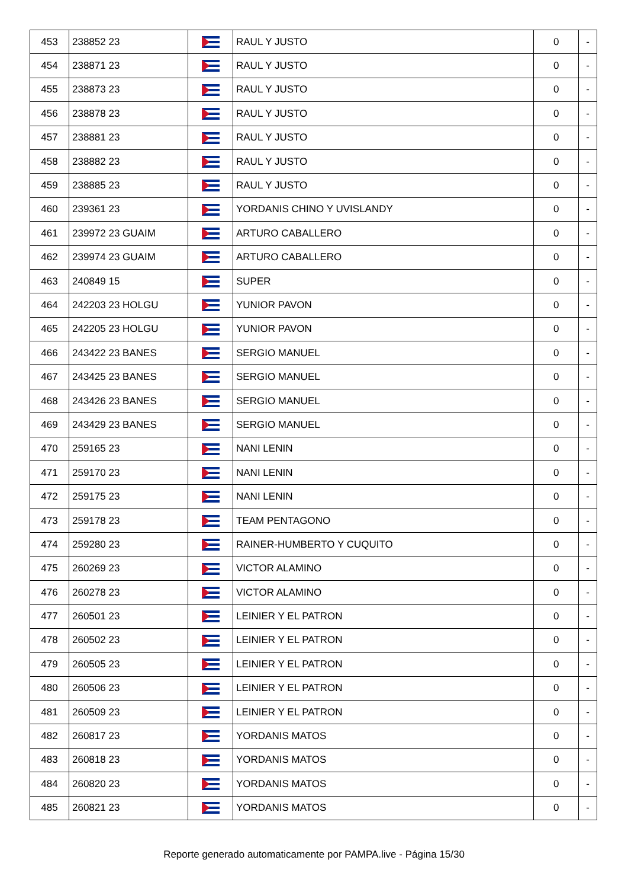| 453 | 238852 23 | | RAUL Y JUSTO | 0 | - |
| 454 | 238871 23 | | RAUL Y JUSTO | 0 | - |
| 455 | 238873 23 | | RAUL Y JUSTO | 0 | - |
| 456 | 238878 23 | | RAUL Y JUSTO | 0 | - |
| 457 | 238881 23 | | RAUL Y JUSTO | 0 | - |
| 458 | 238882 23 | | RAUL Y JUSTO | 0 | - |
| 459 | 238885 23 | | RAUL Y JUSTO | 0 | - |
| 460 | 239361 23 | | YORDANIS CHINO Y UVISLANDY | 0 | - |
| 461 | 239972 23 GUAIM | | ARTURO CABALLERO | 0 | - |
| 462 | 239974 23 GUAIM | | ARTURO CABALLERO | 0 | - |
| 463 | 240849 15 | | SUPER | 0 | - |
| 464 | 242203 23 HOLGU | | YUNIOR PAVON | 0 | - |
| 465 | 242205 23 HOLGU | | YUNIOR PAVON | 0 | - |
| 466 | 243422 23 BANES | | SERGIO MANUEL | 0 | - |
| 467 | 243425 23 BANES | | SERGIO MANUEL | 0 | - |
| 468 | 243426 23 BANES | | SERGIO MANUEL | 0 | - |
| 469 | 243429 23 BANES | | SERGIO MANUEL | 0 | - |
| 470 | 259165 23 | | NANI LENIN | 0 | - |
| 471 | 259170 23 | | NANI LENIN | 0 | - |
| 472 | 259175 23 | | NANI LENIN | 0 | - |
| 473 | 259178 23 | | TEAM PENTAGONO | 0 | - |
| 474 | 259280 23 | | RAINER-HUMBERTO Y CUQUITO | 0 | - |
| 475 | 260269 23 | | VICTOR ALAMINO | 0 | - |
| 476 | 260278 23 | | VICTOR ALAMINO | 0 | - |
| 477 | 260501 23 | | LEINIER Y EL PATRON | 0 | - |
| 478 | 260502 23 | | LEINIER Y EL PATRON | 0 | - |
| 479 | 260505 23 | | LEINIER Y EL PATRON | 0 | - |
| 480 | 260506 23 | | LEINIER Y EL PATRON | 0 | - |
| 481 | 260509 23 | | LEINIER Y EL PATRON | 0 | - |
| 482 | 260817 23 | | YORDANIS MATOS | 0 | - |
| 483 | 260818 23 | | YORDANIS MATOS | 0 | - |
| 484 | 260820 23 | | YORDANIS MATOS | 0 | - |
| 485 | 260821 23 | | YORDANIS MATOS | 0 | - |
Reporte generado automaticamente por PAMPA.live - Página 15/30